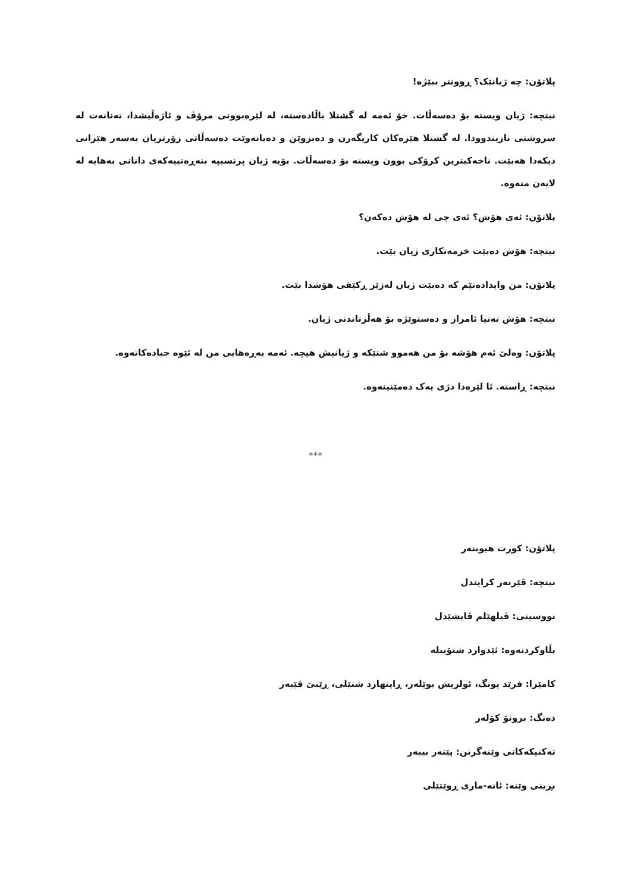پلاتۆن: چە ژیانێک؟ ڕوونتر ببێژە!
نیتچە: ژیان ویستە بۆ دەسەڵات. خۆ ئەمە لە گشتلا باڵادەستە، لە لێرەبوونی مرۆڤ و ئاژەڵیشدا، تەنانەت لە سروشتی نازیندوودا. لە گشتلا هێزەکان کاریگەرن و دەبزوێن و دەیانەوێت دەسەڵاتی زۆرتریان بەسەر هێزانی دیکەدا هەبێت. ناخەکیترین کرۆکی بوون ویستە بۆ دەسەڵات. بۆیە ژیان پرنسیپە بنەڕەتییەکەی دانانی بەهایە لە لایەن منەوە.
پلاتۆن: ئەی هۆش؟ ئەی چی لە هۆش دەکەن؟
نیتچە: هۆش دەبێت خزمەتکاری ژیان بێت.
پلاتۆن: من وایدادەنێم کە دەبێت ژیان لەژێر ڕکێفی هۆشدا بێت.
نیتچە: هۆش تەنیا ئامراز و دەستوێژە بۆ هەڵزناندنی ژیان.
پلاتۆن: وەلێ ئەم هۆشە بۆ من هەموو شتێکە و ژیانیش هیچە. ئەمە بەڕەهایی من لە ئێوە جیادەکاتەوە.
نیتچە: ڕاستە. ئا لێرەدا دژی یەک دەمێنینەوە.
***
پلاتۆن: کورت هیوبنەر
نیتچە: ڤێرنەر کرایندل
نووسینی: ڤیلهێلم ڤایشێدل
بڵاوکردنەوە: ئێدوارد شتۆیبلە
کامێرا: فرێد یونگ، ئولریش بوێلەر، ڕاینهارد شنێلی، ڕێنێ ڤێبەر
دەنگ: برونۆ کۆلەر
تەکنیکەکانی وێنەگرتن: پێتەر بیبەر
بڕینی وێنە: ئانە-ماری ڕوێتێلی